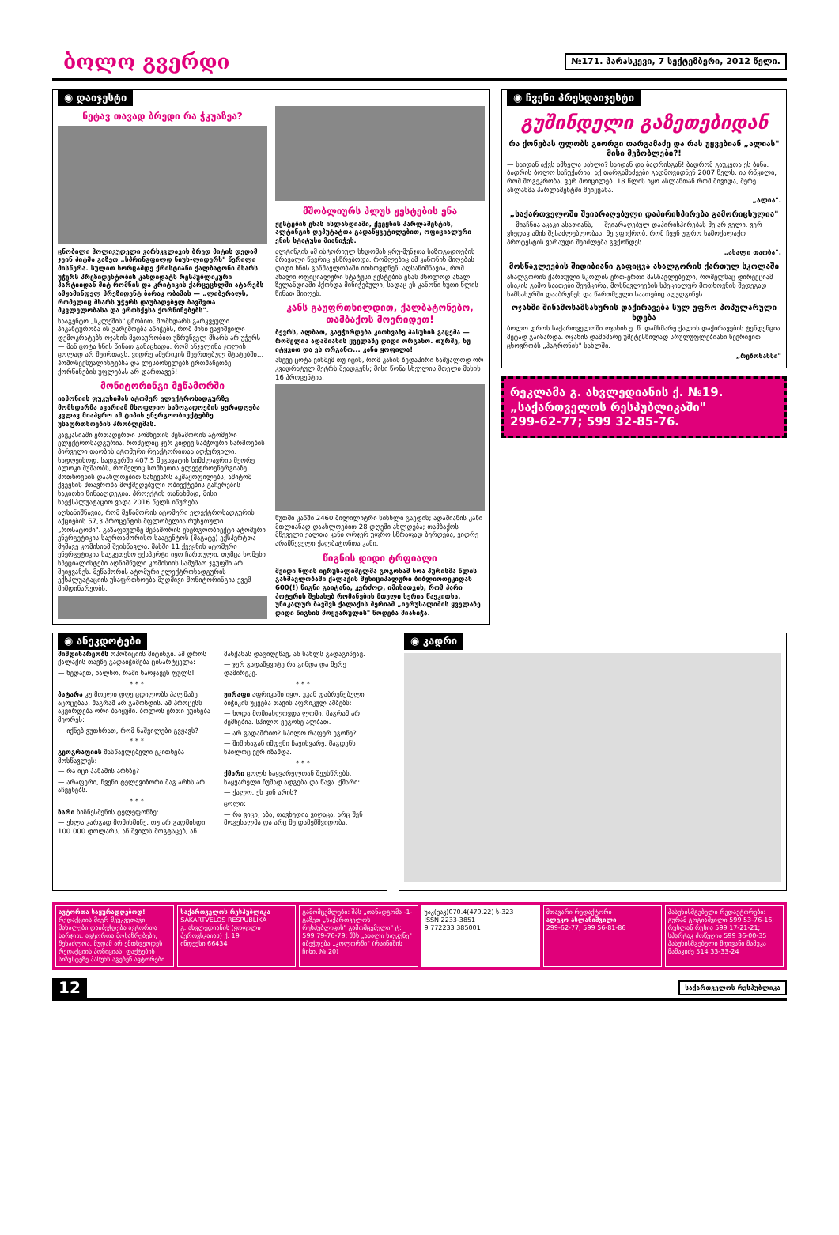ბოლო გვერდი
№171. პარასკევი, 7 სექტემბერი, 2012 წელი.
◉ დაიჯესტი
ნეტავ თავად ბრედი რა ჭკუაზეა?
ცნობილი ჰოლივუდელი ვარსკვლავის ბრედ პიტის დედამ ჯეინ პიტმა გაზეთ „სპრინგფილდ ნიუს-ლიდერს" წერილი მისწერა. სულით ხორცამდე ქრისტიანი ქალბატონი მხარს უჭერს პრეზიდენტობის კანდიდატს რესპუბლიკური პარტიიდან მიტ რომნის და კრიტიკის ქარცეცხლში ატარებს ამჟამინდელ პრეზიდენტ ბარაკ ობამას — „ლიბერალს, რომელიც მხარს უჭერს დაუბადებელ ბავშვთა მკვლელობასა და ერთსქესა ქორწინებებს".
სააგენტო „სკლეშის" ცნობით, მომხდარს გარკვეული პიკანტურობა ის გარემოება ანიჭებს, რომ მისი ვაჟიშვილი დემოკრატებს ოჯახის მეთაურობით უზრუნველ მხარს არ უჭერს — მან ცოტა ხნის წინათ განაცხადა, რომ ანჯელინა ჯოლის ცოლად არ შეირთავს, ვიდრე ამერიკის შეერთებულ შტატებში... ჰომოსექსუალისტებსა და ლესბოსელებს ერთმანეთზე ქორწინების უფლებას არ დართავენ!
მონიტორინგი მეწამორში
იაპონიის ფუკუსიმას ატომურ ელექტროსადგურზე მომხდარმა ავარიამ მსოფლიო საზოგადოების ყურადღება კვლავ მიაპყრო ამ ტიპის ენერგოობიექტებზე უსაფრთხოების პრობლემას.
კავკასიაში ერთადერთი სომხეთის მეწამორის ატომური ელექტროსადგურია, რომელიც ჯერ კიდევ საბჭოური წარმოების პირველი თაობის ატომური რეაქტორითაა აღჭურვილი. სადღეისოდ, სადგურში 407,5 მეგავატის სიმძლავრის მეორე ბლოკი მუშაობს, რომელიც სომხეთის ელექტროენერგიაზე მოთხოვნის დაახლოებით ნახევარს აკმაყოფილებს, ამიტომ ქვეყნის მთავრობა მოქმედებული ობიექტების გაჩერების საკითხი წინააღდეგია. პროექტის თანახმად, მისი საექსპლუატაციო ვადა 2016 წელს იწურება.
აღსანიშნავია, რომ მეწამორის ატომური ელექტროსადგურის აქციების 57,3 პროცენტის მფლობელია რუსეთული „როსატომი". გაზაფხულზე მეწამორის ენერგოობიექტი ატომური ენერგეტიკის საერთაშორისო სააგენტოს (მაგატე) ექსპერტთა მუშავე კომისიამ შეისწავლა. მასში 11 ქვეყნის ატომური ენერგეტიკის საუკეთესო ექსპერტი იყო ჩართული, თუმცა სომეხი სპეციალისტები აღნიშნული კომისიის სამუშაო ჯგუფში არ შეიყვანეს. მეწამორის ატომური ელექტროსადგურის ექსპლუატაციის უსაფრთხოება მუდმივი მონიტორინგის ქვეშ მიმდინარეობს.
მშობლიურს პლუს ჟესტების ენა
ჟესტების ენას ისლანდიაში, ქვეყნის პარლამენტის, ალტინგის დეპუტატთა გადაწყვეტილებით, ოფიციალური ენის სტატუსი მიანიჭეს.
ალტინგის ამ ისტორიულ სხდომას ყრუ-მუნჯთა საზოგადოების მრავალი წევრიც ესწრებოდა, რომლებიც ამ კანონის მიღებას დიდი ხნის განმავლობაში ითხოვდნენ. აღსანიშნავია, რომ ახალი ოფიციალური სტატუსი ჟესტების ენას მხოლოდ ახალ ზელანდიაში ჰქონდა მინიჭებული, სადაც ეს კანონი ხუთი წლის წინათ მიიღეს.
კანს გაუფრთხილდით, ქალბატონებო, თამბაქოს მოერიდეთ!
ბევრს, ალბათ, გაუჭირდება კითხვაზე პასუხის გაცემა — რომელია ადამიანის ყველაზე დიდი ორგანო. თურმე, ნუ იტყვით და ეს ორგანო... კანი ყოფილა!
ასევე ცოტა ვინმემ თუ იცის, რომ კანის ზედაპირი საშუალოდ ორ კვადრატულ მეტრს შეადგენს; მისი წონა სხეულის მთელი მასის 16 პროცენტია.
წუთში კანში 2460 მილილიტრი სისხლი გაედის; ადამიანის კანი მთლიანად დაახლოებით 28 დღეში ახლდება; თამბაქოს მწეველი ქალთა კანი ორჯერ უფრო სწრაფად ბერდება, ვიდრე არამწეველი ქალბატონთა კანი.
წიგნის დიდი ტრფიალი
შვიდი წლის იერუსალიმელმა გოგონამ ნოა პურისმა წლის განმავლობაში ქალაქის მუნიციპალური ბიბლიოთეკიდან 600(!) წიგნი გაიტანა, კერძოდ, იმისათვის, რომ ჰარი პოტერის შესახებ რომანების მთელი სერია წაეკითხა. უნიკალურ ბავშვს ქალაქის მერიამ „იერუსალიმის ყველაზე დიდი წიგნის მოყვარულის" წოდება მიანიჭა.
◉ ჩვენი პრესდაიჯესტი
გუშინდელი გაზეთებიდან
რა ქონებას ფლობს გიორგი თარგამაძე და რას უყვებიან „ალიას" მისი მეზობლები?!
— საიდან აქვს ამხელა სახლი? საიდან და ბადრისგან! ბადრომ გაუკეთა ეს ბინა. ბადრის ბოლო საჩუქარია. აქ თარგამაძეები გადმოვიდნენ 2007 წელს. ის რწყილი, რომ მოგეკრობა, ვერ მოიცილებ. 18 წლის იყო ასლანთან რომ მივიდა, მერე ასლანმა პარლამენტში შეიყვანა.
„ალია".
„საქართველოში შეიარაღებული დაპირისპირება გამორიცხულია"
— მიაჩნია აკაკი ასათიანს, — შეიარაღებულ დაპირისპირებას მე არ ველი. ვერ ვხედავ ამის შესაძლებლობას. მე ვფიქრობ, რომ ჩვენ უფრო სამოქალაქო პროტესტის ვარაუდი შეიძლება გვქონდეს.
„ახალი თაობა".
მოსწავლეების შიდიბიანი გაფიცვა ახალგორის ქართულ სკოლაში
ახალგორის ქართული სკოლის ერთ-ერთი მასწავლებელი, რომელსაც დირექციამ ასაკის გამო საათები შეუმცირა, მოსწავლეების სპეციალურ მოთხოვნის შედეგად სამსახურში დააბრუნეს და წართმეული საათებიც აღუდგინეს.
ოჯახში შინამოსამსახურის დაქირავება სულ უფრო პოპულარული ხდება
ბოლო დროს საქართველოში ოჯახის ე. წ. დამხმარე ქალის დაქირავების ტენდენცია მეტად გაიზარდა. ოჯახის დამხმარე უმეტესწილად სრულუფლებიანი წევრივით ცხოვრობს „პატრონის" სახლში.
„რეზონანსი"
რეკლამა გ. ახვლედიანის ქ. №19.
„საქართველოს რესპუბლიკაში"
299-62-77; 599 32-85-76.
◉ ანეკდოტები
მიმდინარეობს ოპოზიციის მიტინგი. ამ დროს ქალაქის თავზე გადაიჭიმება ცისარტყელა:
— ხედავთ, ხალხო, რაში ხარჯავენ ფულს!
* * *
პატარა კუ მთელი დღე ცდილობს პალმაზე აცოცებას, მაგრამ არ გამოსდის. ამ პროცესს აკვირდება ორი ბაიყუში. ბოლოს ერთი ეუბნება მეორეს:
— იქნებ ვუთხრათ, რომ ნაშვილები გვყავს?
* * *
გეოგრაფიის მასწავლებელი ეკითხება მოსწავლეს:
— რა იცი პანამის არხზე?
— არაფერი, ჩვენი ტელევიზორი მაგ არხს არ აჩვენებს.
* * *
ზარი ბიზნესმენის ტელეფონზე:
— ეხლა კარგად მომისმინე, თუ არ გადმიხდი 100 000 დოლარს, ან შვილს მოგტაცებ, ან მანქანას დაგიღეწავ, ან სახლს გადაგიწვავ.
— ჯერ გადაწყვიტე რა გინდა და მერე დამირეკე.
* * *
ჟირაფი აფრიკაში იყო. უკან დაბრუნებული ბიჭიკის უყვება თავის აფრიკულ ამბებს:
— ხოდა მომიახლოვდა ლომი, მაგრამ არ შემხებია. სპილო ვეგონე ალბათ.
— არ გადამრიო? სპილო რაფერ ეგონე?
— შიშისაგან იმდენი ჩავისვარე, მაგდენს სპილოც ვერ იზამდა.
* * *
ქმარი ცოლს საყვარელთან შეუსწრებს. საყვარელი ჩუმად ადგება და წავა. ქმარი:
— ქალო, ეს ვინ არის?
ცოლი:
— რა ვიცი, აბა, თავხედია ვიღაცა, არც შენ მოგესალმა და არც მე დამემშვიდობა.
◉ კადრი
ავტორთა საყურადღებოდ!
რედაქციის მიერ შეუკვეთავი მასალები დაიბეჭდება ავტორთა ხარჯით. ავტორთა მოსაზრებები, შესაძლოა, მუდამ არ ემთხვეოდეს რედაქციის პოზიციას. ფაქტების სიზუსტეზე პასუხს აგებენ ავტორები.
საქართველოს რესპუბლიკა
SAKARTVELOS RESPUBLIKA
გ. ახვლედიანის (ყოფილი პეროვსკაიას) ქ. 19
ინდექსი 66434
გამომცემლები: შპს „თანადგომა -1-გაზეთ „საქართველოს რესპუბლიკის" გამომცემელი" ტ: 599 79-76-79; შპს „ახალი საუკუნე" იბეჭდება „კოლორში" (რაინიშის ჩიხი, № 20)
უაკ(უაკ)070.4(479.22) ს-323
ISSN 2233-3851
9 772233 385001
მთავარი რედაქტორი
ალეკო ასლანიშვილი
299-62-77; 599 56-81-86
პასუხისმგებელი რედაქტორები: გურამ გოგიაშვილი 599 53-76-16; რუსლან რუსია 599 17-21-21; სპარტაკ ძოწუღია 599 36-00-35
პასუხისმგებელი მდივანი მამუკა მამაკიძე 514 33-33-24
12 საქართველოს რესპუბლიკა